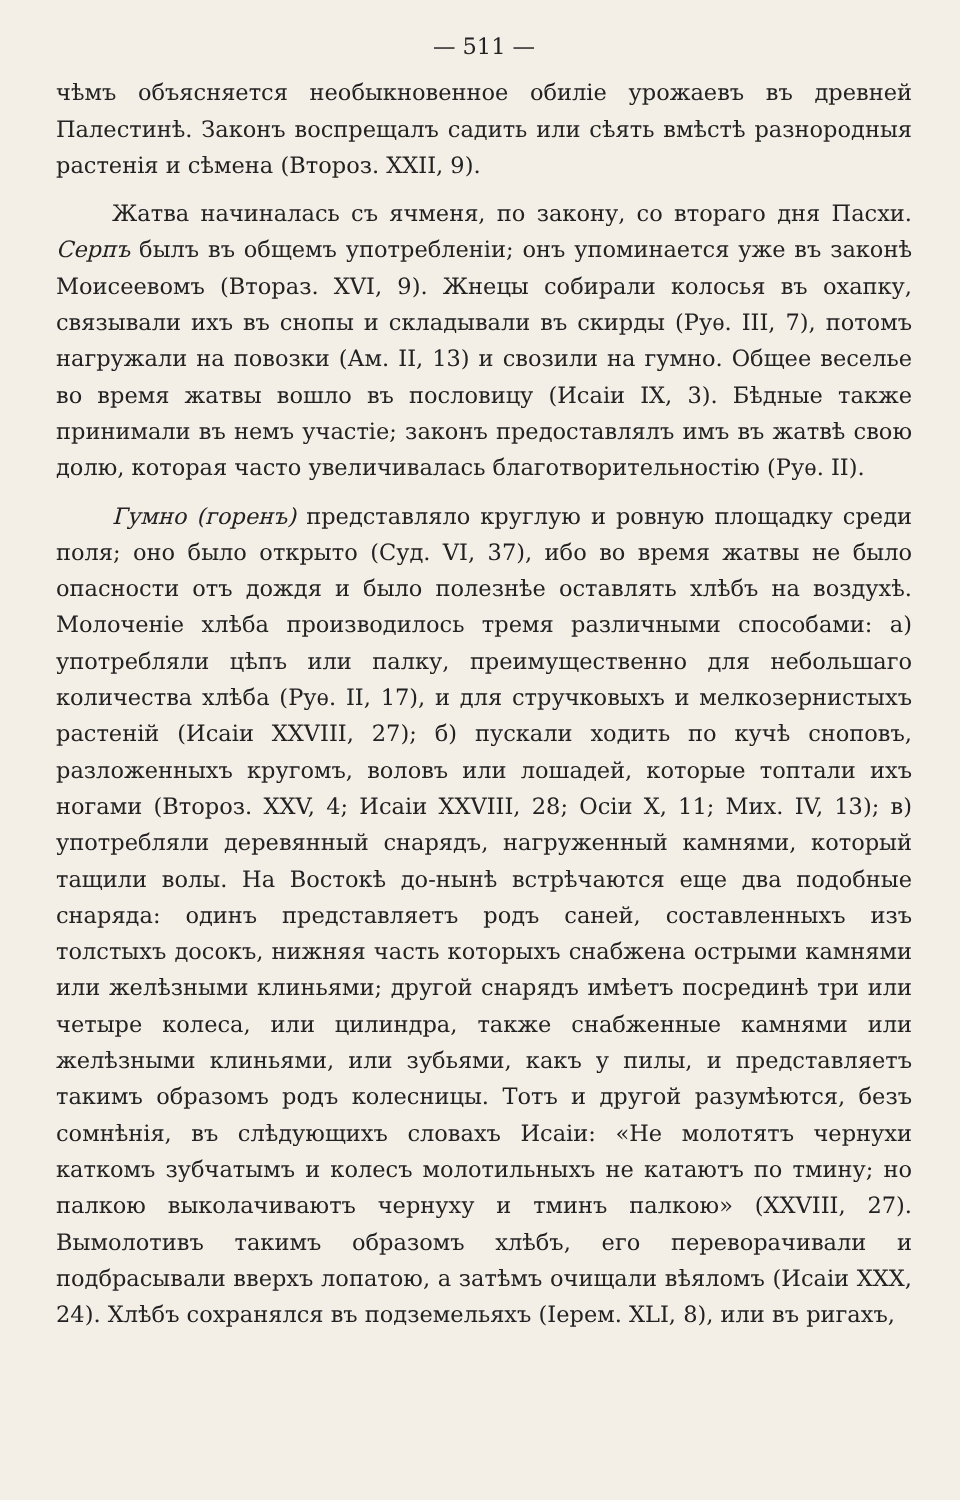— 511 —
чѣмъ объясняется необыкновенное обиліе урожаевъ въ древней Палестинѣ. Законъ воспрещалъ садить или сѣять вмѣстѣ разнородныя растенія и сѣмена (Второз. XXII, 9).
Жатва начиналась съ ячменя, по закону, со втораго дня Пасхи. Серпъ былъ въ общемъ употребленіи; онъ упоминается уже въ законѣ Моисеевомъ (Втораз. XVI, 9). Жнецы собирали колосья въ охапку, связывали ихъ въ снопы и складывали въ скирды (Руѳ. III, 7), потомъ нагружали на повозки (Ам. II, 13) и свозили на гумно. Общее веселье во время жатвы вошло въ пословицу (Исаіи IX, 3). Бѣдные также принимали въ немъ участіе; законъ предоставлялъ имъ въ жатвѣ свою долю, которая часто увеличивалась благотворительностію (Руѳ. II).
Гумно (горенъ) представляло круглую и ровную площадку среди поля; оно было открыто (Суд. VI, 37), ибо во время жатвы не было опасности отъ дождя и было полезнѣе оставлять хлѣбъ на воздухѣ. Молоченіе хлѣба производилось тремя различными способами: а) употребляли цѣпъ или палку, преимущественно для небольшаго количества хлѣба (Руѳ. II, 17), и для стручковыхъ и мелкозернистыхъ растеній (Исаіи XXVIII, 27); б) пускали ходить по кучѣ сноповъ, разложенныхъ кругомъ, воловъ или лошадей, которые топтали ихъ ногами (Второз. XXV, 4; Исаіи XXVIII, 28; Осіи X, 11; Мих. IV, 13); в) употребляли деревянный снарядъ, нагруженный камнями, который тащили волы. На Востокѣ до-нынѣ встрѣчаются еще два подобные снаряда: одинъ представляетъ родъ саней, составленныхъ изъ толстыхъ досокъ, нижняя часть которыхъ снабжена острыми камнями или желѣзными клиньями; другой снарядъ имѣетъ посрединѣ три или четыре колеса, или цилиндра, также снабженные камнями или желѣзными клиньями, или зубьями, какъ у пилы, и представляетъ такимъ образомъ родъ колесницы. Тотъ и другой разумѣются, безъ сомнѣнія, въ слѣдующихъ словахъ Исаіи: «Не молотятъ чернухи каткомъ зубчатымъ и колесъ молотильныхъ не катаютъ по тмину; но палкою выколачиваютъ чернуху и тминъ палкою» (XXVIII, 27). Вымолотивъ такимъ образомъ хлѣбъ, его переворачивали и подбрасывали вверхъ лопатою, а затѣмъ очищали вѣяломъ (Исаіи XXX, 24). Хлѣбъ сохранялся въ подземельяхъ (Іерем. XLI, 8), или въ ригахъ,